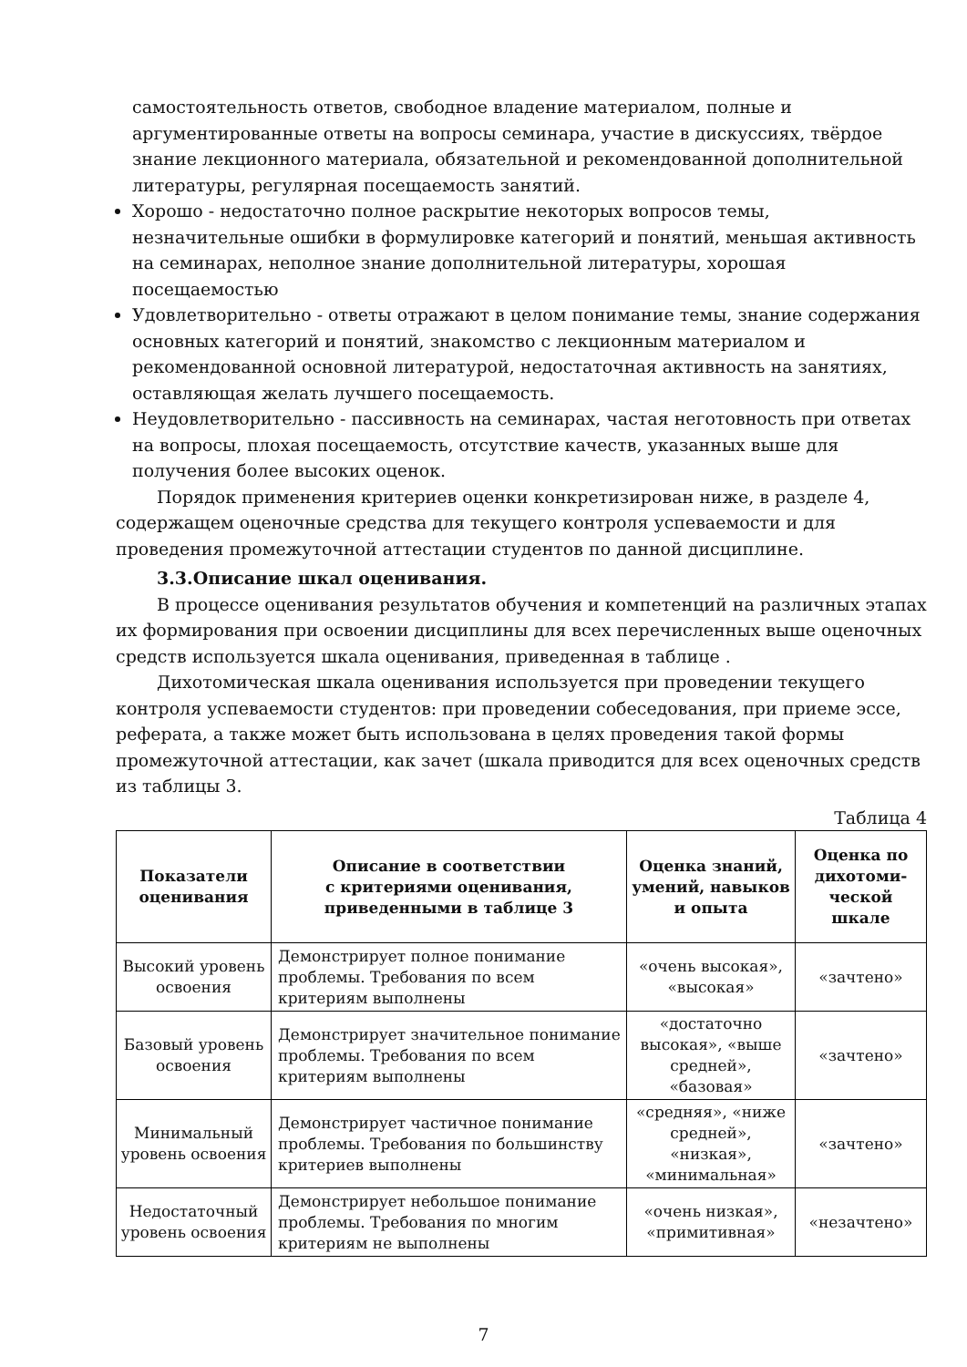самостоятельность ответов, свободное владение материалом, полные и аргументированные ответы на вопросы семинара, участие в дискуссиях, твёрдое знание лекционного материала, обязательной и рекомендованной дополнительной литературы, регулярная посещаемость занятий.
Хорошо - недостаточно полное раскрытие некоторых вопросов темы, незначительные ошибки в формулировке категорий и понятий, меньшая активность на семинарах, неполное знание дополнительной литературы, хорошая посещаемостью
Удовлетворительно - ответы отражают в целом понимание темы, знание содержания основных категорий и понятий, знакомство с лекционным материалом и рекомендованной основной литературой, недостаточная активность на занятиях, оставляющая желать лучшего посещаемость.
Неудовлетворительно - пассивность на семинарах, частая неготовность при ответах на вопросы, плохая посещаемость, отсутствие качеств, указанных выше для получения более высоких оценок.
Порядок применения критериев оценки конкретизирован ниже, в разделе 4, содержащем оценочные средства для текущего контроля успеваемости и для проведения промежуточной аттестации студентов по данной дисциплине.
3.3.Описание шкал оценивания.
В процессе оценивания результатов обучения и компетенций на различных этапах их формирования при освоении дисциплины для всех перечисленных выше оценочных средств используется шкала оценивания, приведенная в таблице .
Дихотомическая шкала оценивания используется при проведении текущего контроля успеваемости студентов: при проведении собеседования, при приеме эссе, реферата, а также может быть использована в целях проведения такой формы промежуточной аттестации, как зачет (шкала приводится для всех оценочных средств из таблицы 3.
Таблица 4
| Показатели оценивания | Описание в соответствии с критериями оценивания, приведенными в таблице 3 | Оценка знаний, умений, навыков и опыта | Оценка по дихотоми-ческой шкале |
| --- | --- | --- | --- |
| Высокий уровень освоения | Демонстрирует полное понимание проблемы. Требования по всем критериям выполнены | «очень высокая», «высокая» | «зачтено» |
| Базовый уровень освоения | Демонстрирует значительное понимание проблемы. Требования по всем критериям выполнены | «достаточно высокая», «выше средней», «базовая» | «зачтено» |
| Минимальный уровень освоения | Демонстрирует частичное понимание проблемы. Требования по большинству критериев выполнены | «средняя», «ниже средней», «низкая», «минимальная» | «зачтено» |
| Недостаточный уровень освоения | Демонстрирует небольшое понимание проблемы. Требования по многим критериям не выполнены | «очень низкая», «примитивная» | «незачтено» |
7